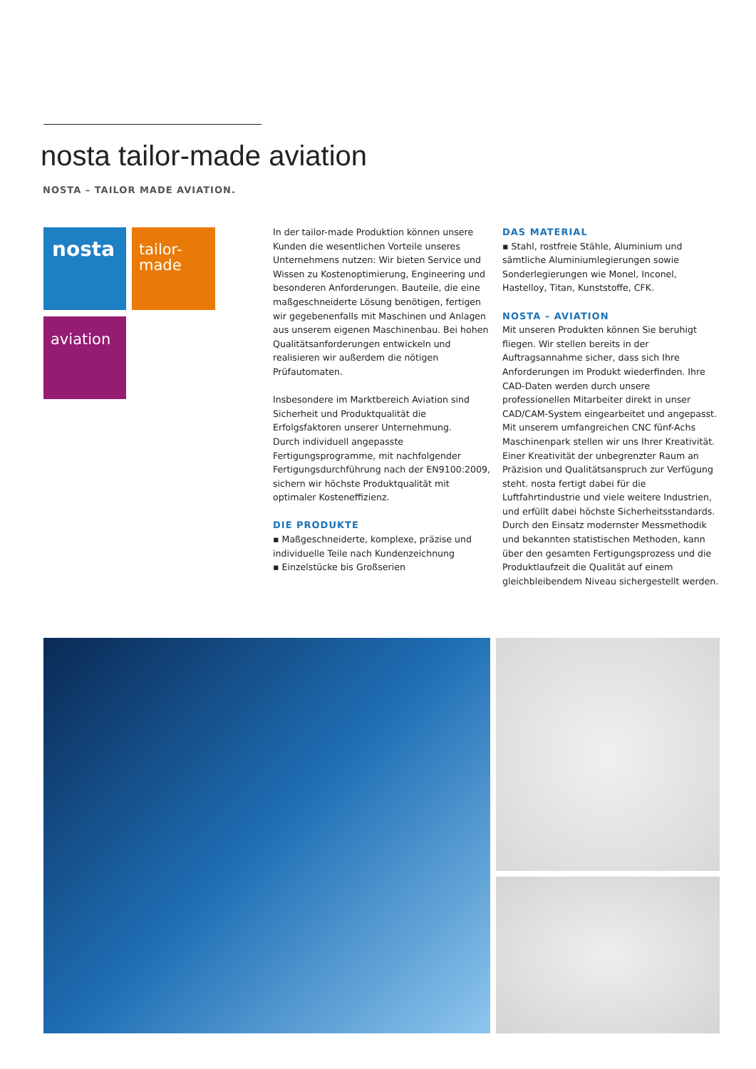nosta tailor-made aviation
NOSTA – TAILOR MADE AVIATION.
nosta
tailor-
made
aviation
In der tailor-made Produktion können unsere Kunden die wesentlichen Vorteile unseres Unternehmens nutzen: Wir bieten Service und Wissen zu Kostenoptimierung, Engineering und besonderen Anforderungen. Bauteile, die eine maßgeschneiderte Lösung benötigen, fertigen wir gegebenenfalls mit Maschinen und Anlagen aus unserem eigenen Maschinenbau. Bei hohen Qualitätsanforderungen entwickeln und realisieren wir außerdem die nötigen Prüfautomaten.
Insbesondere im Marktbereich Aviation sind Sicherheit und Produktqualität die Erfolgsfaktoren unserer Unternehmung.
Durch individuell angepasste Fertigungsprogramme, mit nachfolgender Fertigungsdurchführung nach der EN9100:2009, sichern wir höchste Produktqualität mit optimaler Kosteneffizienz.
DIE PRODUKTE
▪ Maßgeschneiderte, komplexe, präzise und individuelle Teile nach Kundenzeichnung
▪ Einzelstücke bis Großserien
DAS MATERIAL
▪ Stahl, rostfreie Stähle, Aluminium und sämtliche Aluminiumlegierungen sowie Sonderlegierungen wie Monel, Inconel, Hastelloy, Titan, Kunststoffe, CFK.
NOSTA – AVIATION
Mit unseren Produkten können Sie beruhigt fliegen. Wir stellen bereits in der Auftragsannahme sicher, dass sich Ihre Anforderungen im Produkt wiederfinden. Ihre CAD-Daten werden durch unsere professionellen Mitarbeiter direkt in unser CAD/CAM-System eingearbeitet und angepasst. Mit unserem umfangreichen CNC fünf-Achs Maschinenpark stellen wir uns Ihrer Kreativität. Einer Kreativität der unbegrenzter Raum an Präzision und Qualitätsanspruch zur Verfügung steht. nosta fertigt dabei für die Luftfahrtindustrie und viele weitere Industrien, und erfüllt dabei höchste Sicherheitsstandards. Durch den Einsatz modernster Messmethodik und bekannten statistischen Methoden, kann über den gesamten Fertigungsprozess und die Produktlaufzeit die Qualität auf einem gleichbleibendem Niveau sichergestellt werden.